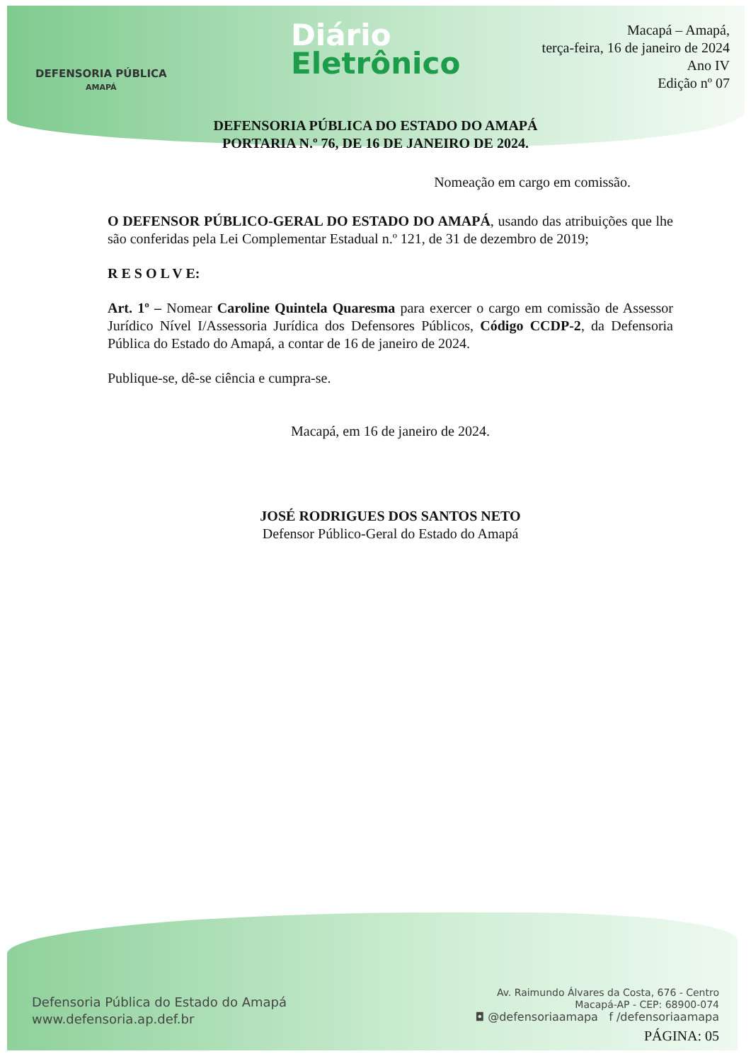DEFENSORIA PÚBLICA
AMAPÁ
Diário
Eletrônico
Macapá – Amapá,
terça-feira, 16 de janeiro de 2024
Ano IV
Edição nº 07
DEFENSORIA PÚBLICA DO ESTADO DO AMAPÁ
PORTARIA N.º 76, DE 16 DE JANEIRO DE 2024.
Nomeação em cargo em comissão.
O DEFENSOR PÚBLICO-GERAL DO ESTADO DO AMAPÁ, usando das atribuições que lhe são conferidas pela Lei Complementar Estadual n.º 121, de 31 de dezembro de 2019;
R E S O L V E:
Art. 1º – Nomear Caroline Quintela Quaresma para exercer o cargo em comissão de Assessor Jurídico Nível I/Assessoria Jurídica dos Defensores Públicos, Código CCDP-2, da Defensoria Pública do Estado do Amapá, a contar de 16 de janeiro de 2024.
Publique-se, dê-se ciência e cumpra-se.
Macapá, em 16 de janeiro de 2024.
JOSÉ RODRIGUES DOS SANTOS NETO
Defensor Público-Geral do Estado do Amapá
Defensoria Pública do Estado do Amapá
www.defensoria.ap.def.br
Av. Raimundo Álvares da Costa, 676 - Centro
Macapá-AP - CEP: 68900-074
◘ @defensoriaamapa f /defensoriaamapa
PÁGINA: 05